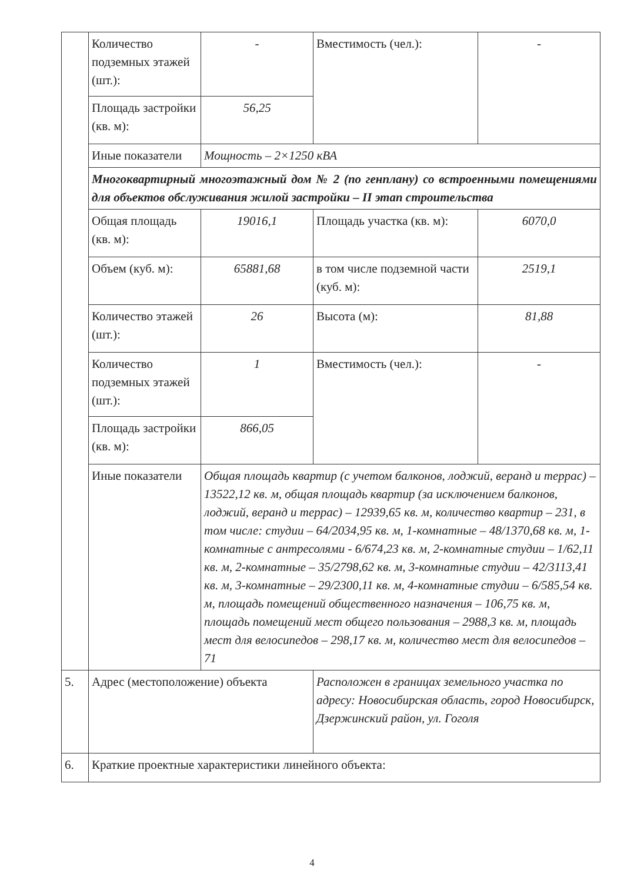| | Количество подземных этажей (шт.): | - | Вместимость (чел.): | - |
| | Площадь застройки (кв. м): | 56,25 | | |
| | Иные показатели | Мощность – 2×1250 кВА | | |
| | Многоквартирный многоэтажный дом № 2 (по генплану) со встроенными помещениями для объектов обслуживания жилой застройки – II этап строительства | | | |
| | Общая площадь (кв. м): | 19016,1 | Площадь участка (кв. м): | 6070,0 |
| | Объем (куб. м): | 65881,68 | в том числе подземной части (куб. м): | 2519,1 |
| | Количество этажей (шт.): | 26 | Высота (м): | 81,88 |
| | Количество подземных этажей (шт.): | 1 | Вместимость (чел.): | - |
| | Площадь застройки (кв. м): | 866,05 | | |
| | Иные показатели | Общая площадь квартир (с учетом балконов, лоджий, веранд и террас) – 13522,12 кв. м, общая площадь квартир (за исключением балконов, лоджий, веранд и террас) – 12939,65 кв. м, количество квартир – 231, в том числе: студии – 64/2034,95 кв. м, 1-комнатные – 48/1370,68 кв. м, 1-комнатные с антресолями - 6/674,23 кв. м, 2-комнатные студии – 1/62,11 кв. м, 2-комнатные – 35/2798,62 кв. м, 3-комнатные студии – 42/3113,41 кв. м, 3-комнатные – 29/2300,11 кв. м, 4-комнатные студии – 6/585,54 кв. м, площадь помещений общественного назначения – 106,75 кв. м, площадь помещений мест общего пользования – 2988,3 кв. м, площадь мест для велосипедов – 298,17 кв. м, количество мест для велосипедов – 71 | | |
| 5. | Адрес (местоположение) объекта | Расположен в границах земельного участка по адресу: Новосибирская область, город Новосибирск, Дзержинский район, ул. Гоголя |
| 6. | Краткие проектные характеристики линейного объекта: | |
4